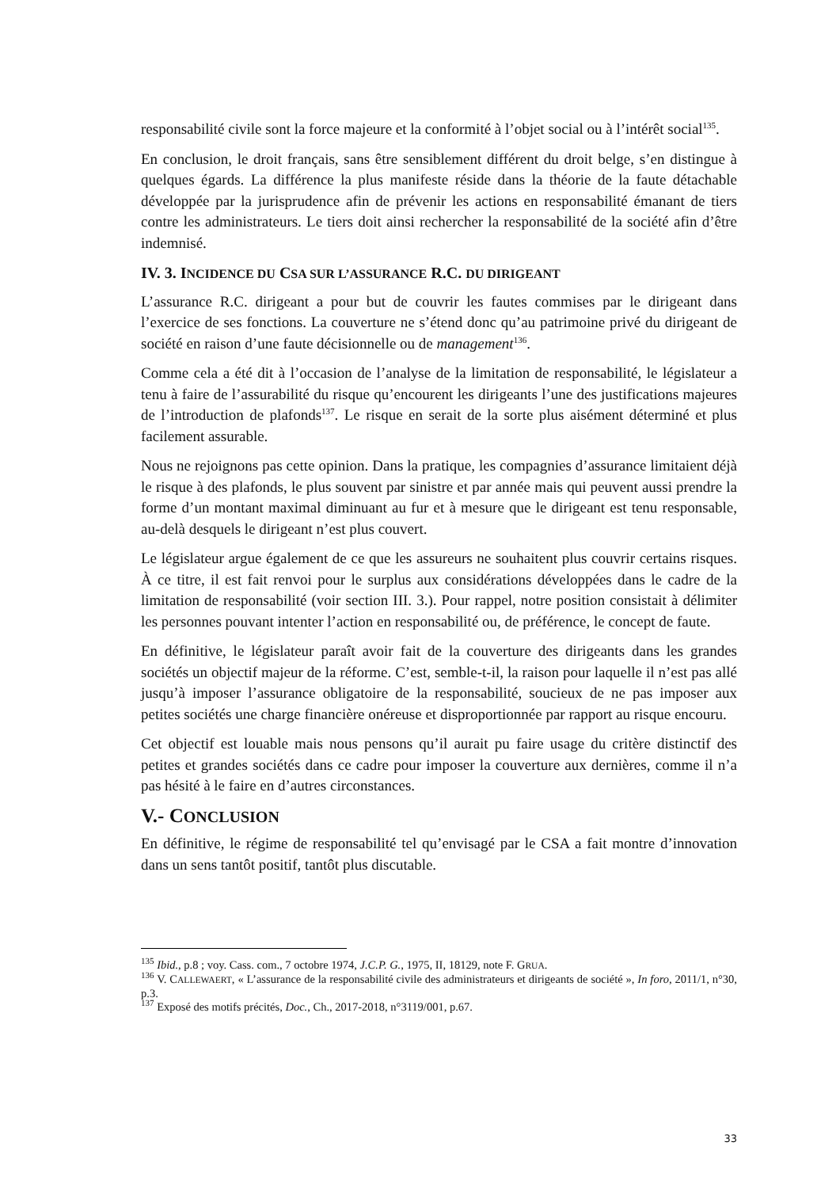responsabilité civile sont la force majeure et la conformité à l’objet social ou à l’intérêt social<sup>135</sup>.
En conclusion, le droit français, sans être sensiblement différent du droit belge, s’en distingue à quelques égards. La différence la plus manifeste réside dans la théorie de la faute détachable développée par la jurisprudence afin de prévenir les actions en responsabilité émanant de tiers contre les administrateurs. Le tiers doit ainsi rechercher la responsabilité de la société afin d’être indemnisé.
IV. 3. INCIDENCE DU CSA SUR L’ASSURANCE R.C. DU DIRIGEANT
L’assurance R.C. dirigeant a pour but de couvrir les fautes commises par le dirigeant dans l’exercice de ses fonctions. La couverture ne s’étend donc qu’au patrimoine privé du dirigeant de société en raison d’une faute décisionnelle ou de management<sup>136</sup>.
Comme cela a été dit à l’occasion de l’analyse de la limitation de responsabilité, le législateur a tenu à faire de l’assurabilité du risque qu’encourent les dirigeants l’une des justifications majeures de l’introduction de plafonds<sup>137</sup>. Le risque en serait de la sorte plus aisément déterminé et plus facilement assurable.
Nous ne rejoignons pas cette opinion. Dans la pratique, les compagnies d’assurance limitaient déjà le risque à des plafonds, le plus souvent par sinistre et par année mais qui peuvent aussi prendre la forme d’un montant maximal diminuant au fur et à mesure que le dirigeant est tenu responsable, au-delà desquels le dirigeant n’est plus couvert.
Le législateur argue également de ce que les assureurs ne souhaitent plus couvrir certains risques. À ce titre, il est fait renvoi pour le surplus aux considérations développées dans le cadre de la limitation de responsabilité (voir section III. 3.). Pour rappel, notre position consistait à délimiter les personnes pouvant intenter l’action en responsabilité ou, de préférence, le concept de faute.
En définitive, le législateur paraît avoir fait de la couverture des dirigeants dans les grandes sociétés un objectif majeur de la réforme. C’est, semble-t-il, la raison pour laquelle il n’est pas allé jusqu’à imposer l’assurance obligatoire de la responsabilité, soucieux de ne pas imposer aux petites sociétés une charge financière onéreuse et disproportionnée par rapport au risque encouru.
Cet objectif est louable mais nous pensons qu’il aurait pu faire usage du critère distinctif des petites et grandes sociétés dans ce cadre pour imposer la couverture aux dernières, comme il n’a pas hésité à le faire en d’autres circonstances.
V.- CONCLUSION
En définitive, le régime de responsabilité tel qu’envisagé par le CSA a fait montre d’innovation dans un sens tantôt positif, tantôt plus discutable.
<sup>135</sup> Ibid., p.8 ; voy. Cass. com., 7 octobre 1974, J.C.P. G., 1975, II, 18129, note F. GRUA.
<sup>136</sup> V. CALLEWAERT, « L’assurance de la responsabilité civile des administrateurs et dirigeants de société », In foro, 2011/1, n°30, p.3.
<sup>137</sup> Exposé des motifs précités, Doc., Ch., 2017-2018, n°3119/001, p.67.
33